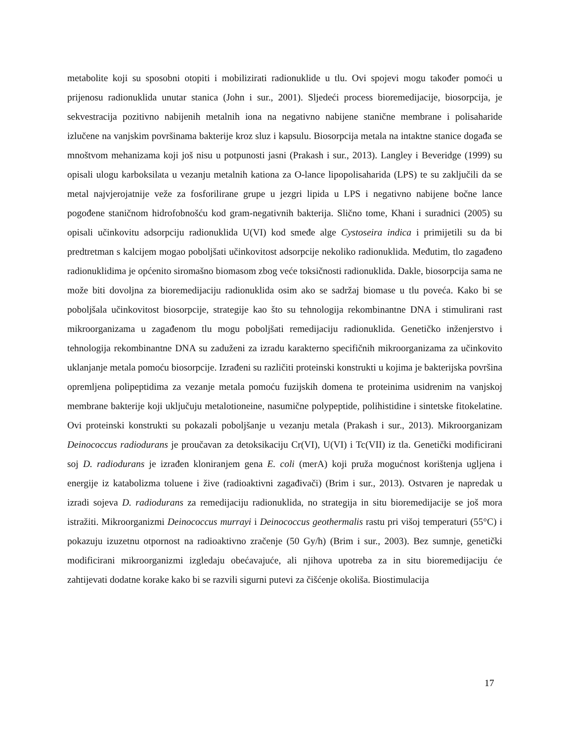metabolite koji su sposobni otopiti i mobilizirati radionuklide u tlu. Ovi spojevi mogu također pomoći u prijenosu radionuklida unutar stanica (John i sur., 2001). Sljedeći process bioremedijacije, biosorpcija, je sekvestracija pozitivno nabijenih metalnih iona na negativno nabijene stanične membrane i polisaharide izlučene na vanjskim površinama bakterije kroz sluz i kapsulu. Biosorpcija metala na intaktne stanice događa se mnoštvom mehanizama koji još nisu u potpunosti jasni (Prakash i sur., 2013). Langley i Beveridge (1999) su opisali ulogu karboksilata u vezanju metalnih kationa za O-lance lipopolisaharida (LPS) te su zaključili da se metal najvjerojatnije veže za fosforilirane grupe u jezgri lipida u LPS i negativno nabijene bočne lance pogođene staničnom hidrofobnošću kod gram-negativnih bakterija. Slično tome, Khani i suradnici (2005) su opisali učinkovitu adsorpciju radionuklida U(VI) kod smeđe alge Cystoseira indica i primijetili su da bi predtretman s kalcijem mogao poboljšati učinkovitost adsorpcije nekoliko radionuklida. Međutim, tlo zagađeno radionuklidima je općenito siromašno biomasom zbog veće toksičnosti radionuklida. Dakle, biosorpcija sama ne može biti dovoljna za bioremedijaciju radionuklida osim ako se sadržaj biomase u tlu poveća. Kako bi se poboljšala učinkovitost biosorpcije, strategije kao što su tehnologija rekombinantne DNA i stimulirani rast mikroorganizama u zagađenom tlu mogu poboljšati remedijaciju radionuklida. Genetičko inženjerstvo i tehnologija rekombinantne DNA su zaduženi za izradu karakterno specifičnih mikroorganizama za učinkovito uklanjanje metala pomoću biosorpcije. Izrađeni su različiti proteinski konstrukti u kojima je bakterijska površina opremljena polipeptidima za vezanje metala pomoću fuzijskih domena te proteinima usidrenim na vanjskoj membrane bakterije koji uključuju metalotioneine, nasumične polypeptide, polihistidine i sintetske fitokelatine. Ovi proteinski konstrukti su pokazali poboljšanje u vezanju metala (Prakash i sur., 2013). Mikroorganizam Deinococcus radiodurans je proučavan za detoksikaciju Cr(VI), U(VI) i Tc(VII) iz tla. Genetički modificirani soj D. radiodurans je izrađen kloniranjem gena E. coli (merA) koji pruža mogućnost korištenja ugljena i energije iz katabolizma toluene i žive (radioaktivni zagađivači) (Brim i sur., 2013). Ostvaren je napredak u izradi sojeva D. radiodurans za remedijaciju radionuklida, no strategija in situ bioremedijacije se još mora istražiti. Mikroorganizmi Deinococcus murrayi i Deinococcus geothermalis rastu pri višoj temperaturi (55°C) i pokazuju izuzetnu otpornost na radioaktivno zračenje (50 Gy/h) (Brim i sur., 2003). Bez sumnje, genetički modificirani mikroorganizmi izgledaju obećavajuće, ali njihova upotreba za in situ bioremedijaciju će zahtijevati dodatne korake kako bi se razvili sigurni putevi za čišćenje okoliša. Biostimulacija
17